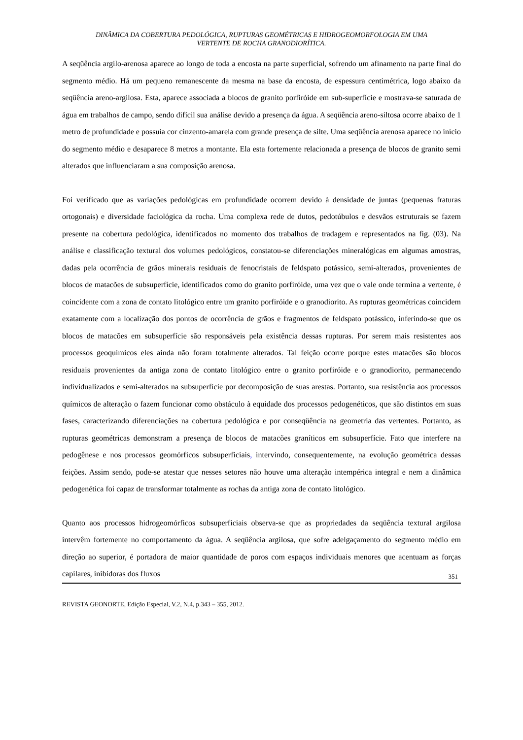DINÂMICA DA COBERTURA PEDOLÓGICA, RUPTURAS GEOMÉTRICAS E HIDROGEOMORFOLOGIA EM UMA
VERTENTE DE ROCHA GRANODIORÍTICA.
A seqüência argilo-arenosa aparece ao longo de toda a encosta na parte superficial, sofrendo um afinamento na parte final do segmento médio. Há um pequeno remanescente da mesma na base da encosta, de espessura centimétrica, logo abaixo da seqüência areno-argilosa. Esta, aparece associada a blocos de granito porfiróide em sub-superfície e mostrava-se saturada de água em trabalhos de campo, sendo difícil sua análise devido a presença da água. A seqüência areno-siltosa ocorre abaixo de 1 metro de profundidade e possuía cor cinzento-amarela com grande presença de silte. Uma seqüência arenosa aparece no início do segmento médio e desaparece 8 metros a montante. Ela esta fortemente relacionada a presença de blocos de granito semi alterados que influenciaram a sua composição arenosa.
Foi verificado que as variações pedológicas em profundidade ocorrem devido à densidade de juntas (pequenas fraturas ortogonais) e diversidade faciológica da rocha. Uma complexa rede de dutos, pedotúbulos e desvãos estruturais se fazem presente na cobertura pedológica, identificados no momento dos trabalhos de tradagem e representados na fig. (03). Na análise e classificação textural dos volumes pedológicos, constatou-se diferenciações mineralógicas em algumas amostras, dadas pela ocorrência de grãos minerais residuais de fenocristais de feldspato potássico, semi-alterados, provenientes de blocos de matacões de subsuperfície, identificados como do granito porfiróide, uma vez que o vale onde termina a vertente, é coincidente com a zona de contato litológico entre um granito porfiróide e o granodiorito. As rupturas geométricas coincidem exatamente com a localização dos pontos de ocorrência de grãos e fragmentos de feldspato potássico, inferindo-se que os blocos de matacões em subsuperfície são responsáveis pela existência dessas rupturas. Por serem mais resistentes aos processos geoquímicos eles ainda não foram totalmente alterados. Tal feição ocorre porque estes matacões são blocos residuais provenientes da antiga zona de contato litológico entre o granito porfiróide e o granodiorito, permanecendo individualizados e semi-alterados na subsuperfície por decomposição de suas arestas. Portanto, sua resistência aos processos químicos de alteração o fazem funcionar como obstáculo à equidade dos processos pedogenéticos, que são distintos em suas fases, caracterizando diferenciações na cobertura pedológica e por conseqüência na geometria das vertentes. Portanto, as rupturas geométricas demonstram a presença de blocos de matacões graníticos em subsuperfície. Fato que interfere na pedogênese e nos processos geomórficos subsuperficiais, intervindo, consequentemente, na evolução geométrica dessas feições. Assim sendo, pode-se atestar que nesses setores não houve uma alteração intempérica integral e nem a dinâmica pedogenética foi capaz de transformar totalmente as rochas da antiga zona de contato litológico.
Quanto aos processos hidrogeomórficos subsuperficiais observa-se que as propriedades da seqüência textural argilosa intervêm fortemente no comportamento da água. A seqüência argilosa, que sofre adelgaçamento do segmento médio em direção ao superior, é portadora de maior quantidade de poros com espaços individuais menores que acentuam as forças capilares, inibidoras dos fluxos
351
REVISTA GEONORTE, Edição Especial, V.2, N.4, p.343 – 355, 2012.